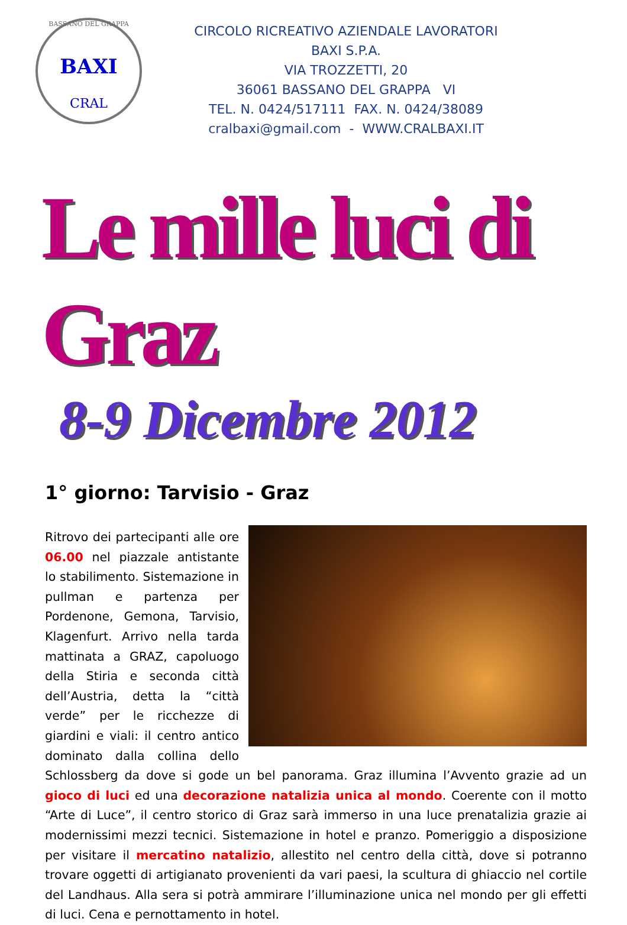BASSANO DEL GRAPPA
BAXI
CRAL
CIRCOLO RICREATIVO AZIENDALE LAVORATORI
BAXI S.P.A.
VIA TROZZETTI, 20
36061 BASSANO DEL GRAPPA VI
TEL. N. 0424/517111 FAX. N. 0424/38089
cralbaxi@gmail.com - WWW.CRALBAXI.IT
Le mille luci di Graz
8-9 Dicembre 2012
1° giorno: Tarvisio - Graz
Ritrovo dei partecipanti alle ore 06.00 nel piazzale antistante lo stabilimento. Sistemazione in pullman e partenza per Pordenone, Gemona, Tarvisio, Klagenfurt. Arrivo nella tarda mattinata a GRAZ, capoluogo della Stiria e seconda città dell’Austria, detta la “città verde” per le ricchezze di giardini e viali: il centro antico dominato dalla collina dello Schlossberg da dove si gode un bel panorama. Graz illumina l’Avvento grazie ad un gioco di luci ed una decorazione natalizia unica al mondo. Coerente con il motto “Arte di Luce”, il centro storico di Graz sarà immerso in una luce prenatalizia grazie ai modernissimi mezzi tecnici. Sistemazione in hotel e pranzo. Pomeriggio a disposizione per visitare il mercatino natalizio, allestito nel centro della città, dove si potranno trovare oggetti di artigianato provenienti da vari paesi, la scultura di ghiaccio nel cortile del Landhaus. Alla sera si potrà ammirare l’illuminazione unica nel mondo per gli effetti di luci. Cena e pernottamento in hotel.